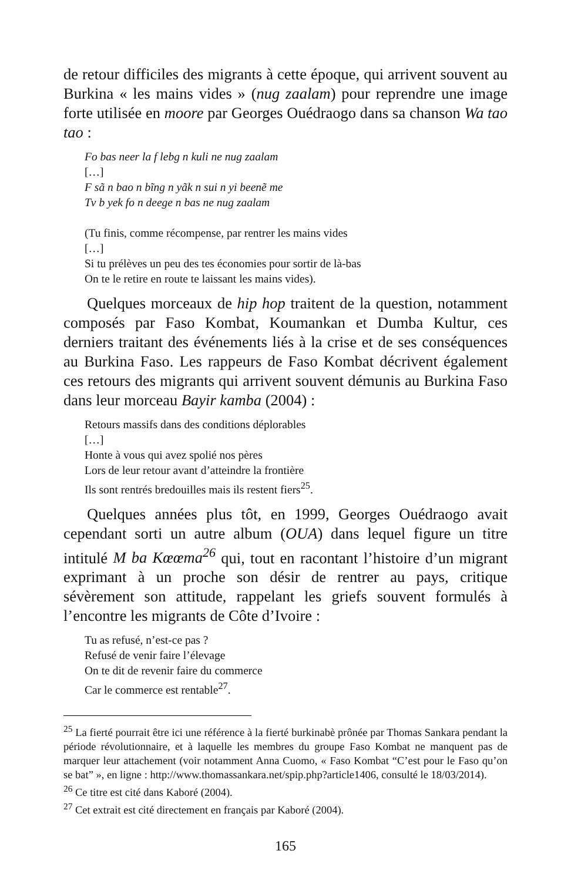de retour difficiles des migrants à cette époque, qui arrivent souvent au Burkina « les mains vides » (nug zaalam) pour reprendre une image forte utilisée en moore par Georges Ouédraogo dans sa chanson Wa tao tao :
Fo bas neer la f lebg n kuli ne nug zaalam
[…]
F sã n bao n bĩng n yãk n sui n yi beenẽ me
Tv b yek fo n deege n bas ne nug zaalam
(Tu finis, comme récompense, par rentrer les mains vides
[…]
Si tu prélèves un peu des tes économies pour sortir de là-bas
On te le retire en route te laissant les mains vides).
Quelques morceaux de hip hop traitent de la question, notamment composés par Faso Kombat, Koumankan et Dumba Kultur, ces derniers traitant des événements liés à la crise et de ses conséquences au Burkina Faso. Les rappeurs de Faso Kombat décrivent également ces retours des migrants qui arrivent souvent démunis au Burkina Faso dans leur morceau Bayir kamba (2004) :
Retours massifs dans des conditions déplorables
[…]
Honte à vous qui avez spolié nos pères
Lors de leur retour avant d’atteindre la frontière
Ils sont rentrés bredouilles mais ils restent fiers<sup>25</sup>.
Quelques années plus tôt, en 1999, Georges Ouédraogo avait cependant sorti un autre album (OUA) dans lequel figure un titre intitulé M ba Kœœma<sup>26</sup> qui, tout en racontant l’histoire d’un migrant exprimant à un proche son désir de rentrer au pays, critique sévèrement son attitude, rappelant les griefs souvent formulés à l’encontre les migrants de Côte d’Ivoire :
Tu as refusé, n’est-ce pas ?
Refusé de venir faire l’élevage
On te dit de revenir faire du commerce
Car le commerce est rentable<sup>27</sup>.
<sup>25</sup> La fierté pourrait être ici une référence à la fierté burkinabè prônée par Thomas Sankara pendant la période révolutionnaire, et à laquelle les membres du groupe Faso Kombat ne manquent pas de marquer leur attachement (voir notamment Anna Cuomo, « Faso Kombat “C’est pour le Faso qu’on se bat” », en ligne : http://www.thomassankara.net/spip.php?article1406, consulté le 18/03/2014).
<sup>26</sup> Ce titre est cité dans Kaboré (2004).
<sup>27</sup> Cet extrait est cité directement en français par Kaboré (2004).
165